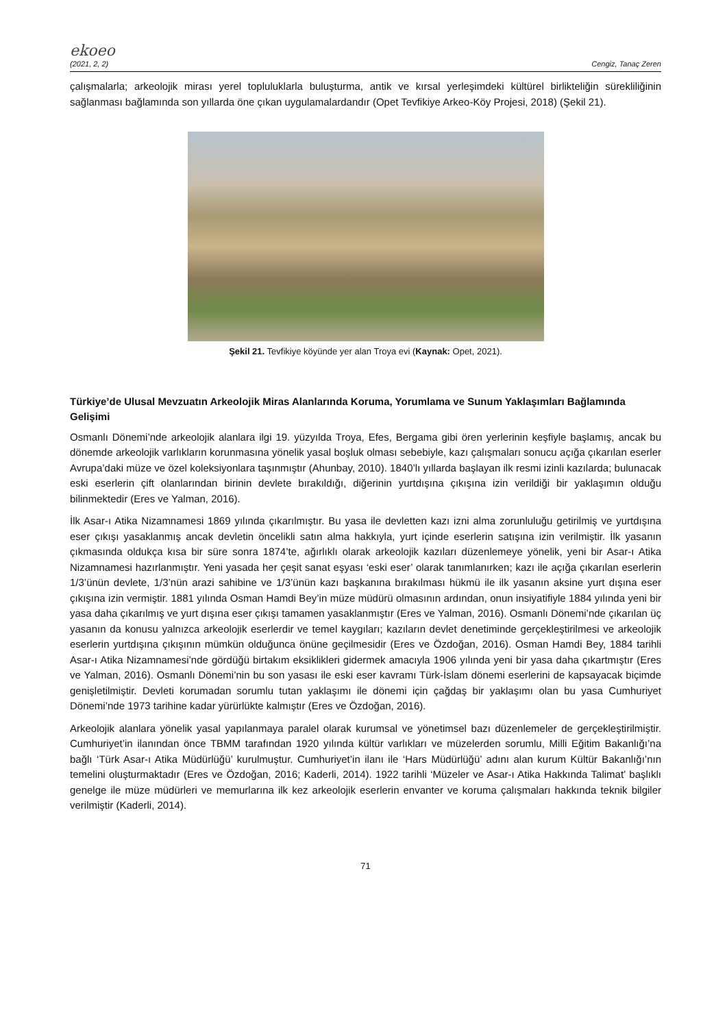ekoeo
(2021, 2, 2) Cengiz, Tanaç Zeren
çalışmalarla; arkeolojik mirası yerel topluluklarla buluşturma, antik ve kırsal yerleşimdeki kültürel birlikteliğin sürekliliğinin sağlanması bağlamında son yıllarda öne çıkan uygulamalardandır (Opet Tevfikiye Arkeo-Köy Projesi, 2018) (Şekil 21).
Şekil 21. Tevfikiye köyünde yer alan Troya evi (Kaynak: Opet, 2021).
Türkiye’de Ulusal Mevzuatın Arkeolojik Miras Alanlarında Koruma, Yorumlama ve Sunum Yaklaşımları Bağlamında Gelişimi
Osmanlı Dönemi’nde arkeolojik alanlara ilgi 19. yüzyılda Troya, Efes, Bergama gibi ören yerlerinin keşfiyle başlamış, ancak bu dönemde arkeolojik varlıkların korunmasına yönelik yasal boşluk olması sebebiyle, kazı çalışmaları sonucu açığa çıkarılan eserler Avrupa’daki müze ve özel koleksiyonlara taşınmıştır (Ahunbay, 2010). 1840’lı yıllarda başlayan ilk resmi izinli kazılarda; bulunacak eski eserlerin çift olanlarından birinin devlete bırakıldığı, diğerinin yurtdışına çıkışına izin verildiği bir yaklaşımın olduğu bilinmektedir (Eres ve Yalman, 2016).
İlk Asar-ı Atika Nizamnamesi 1869 yılında çıkarılmıştır. Bu yasa ile devletten kazı izni alma zorunluluğu getirilmiş ve yurtdışına eser çıkışı yasaklanmış ancak devletin öncelikli satın alma hakkıyla, yurt içinde eserlerin satışına izin verilmiştir. İlk yasanın çıkmasında oldukça kısa bir süre sonra 1874’te, ağırlıklı olarak arkeolojik kazıları düzenlemeye yönelik, yeni bir Asar-ı Atika Nizamnamesi hazırlanmıştır. Yeni yasada her çeşit sanat eşyası ‘eski eser’ olarak tanımlanırken; kazı ile açığa çıkarılan eserlerin 1/3’ünün devlete, 1/3’nün arazi sahibine ve 1/3’ünün kazı başkanına bırakılması hükmü ile ilk yasanın aksine yurt dışına eser çıkışına izin vermiştir. 1881 yılında Osman Hamdi Bey’in müze müdürü olmasının ardından, onun insiyatifiyle 1884 yılında yeni bir yasa daha çıkarılmış ve yurt dışına eser çıkışı tamamen yasaklanmıştır (Eres ve Yalman, 2016). Osmanlı Dönemi’nde çıkarılan üç yasanın da konusu yalnızca arkeolojik eserlerdir ve temel kaygıları; kazıların devlet denetiminde gerçekleştirilmesi ve arkeolojik eserlerin yurtdışına çıkışının mümkün olduğunca önüne geçilmesidir (Eres ve Özdoğan, 2016). Osman Hamdi Bey, 1884 tarihli Asar-ı Atika Nizamnamesi’nde gördüğü birtakım eksiklikleri gidermek amacıyla 1906 yılında yeni bir yasa daha çıkartmıştır (Eres ve Yalman, 2016). Osmanlı Dönemi’nin bu son yasası ile eski eser kavramı Türk-İslam dönemi eserlerini de kapsayacak biçimde genişletilmiştir. Devleti korumadan sorumlu tutan yaklaşımı ile dönemi için çağdaş bir yaklaşımı olan bu yasa Cumhuriyet Dönemi’nde 1973 tarihine kadar yürürlükte kalmıştır (Eres ve Özdoğan, 2016).
Arkeolojik alanlara yönelik yasal yapılanmaya paralel olarak kurumsal ve yönetimsel bazı düzenlemeler de gerçekleştirilmiştir. Cumhuriyet’in ilanından önce TBMM tarafından 1920 yılında kültür varlıkları ve müzelerden sorumlu, Milli Eğitim Bakanlığı’na bağlı ‘Türk Asar-ı Atika Müdürlüğü’ kurulmuştur. Cumhuriyet’in ilanı ile ‘Hars Müdürlüğü’ adını alan kurum Kültür Bakanlığı’nın temelini oluşturmaktadır (Eres ve Özdoğan, 2016; Kaderli, 2014). 1922 tarihli ‘Müzeler ve Asar-ı Atika Hakkında Talimat’ başlıklı genelge ile müze müdürleri ve memurlarına ilk kez arkeolojik eserlerin envanter ve koruma çalışmaları hakkında teknik bilgiler verilmiştir (Kaderli, 2014).
71